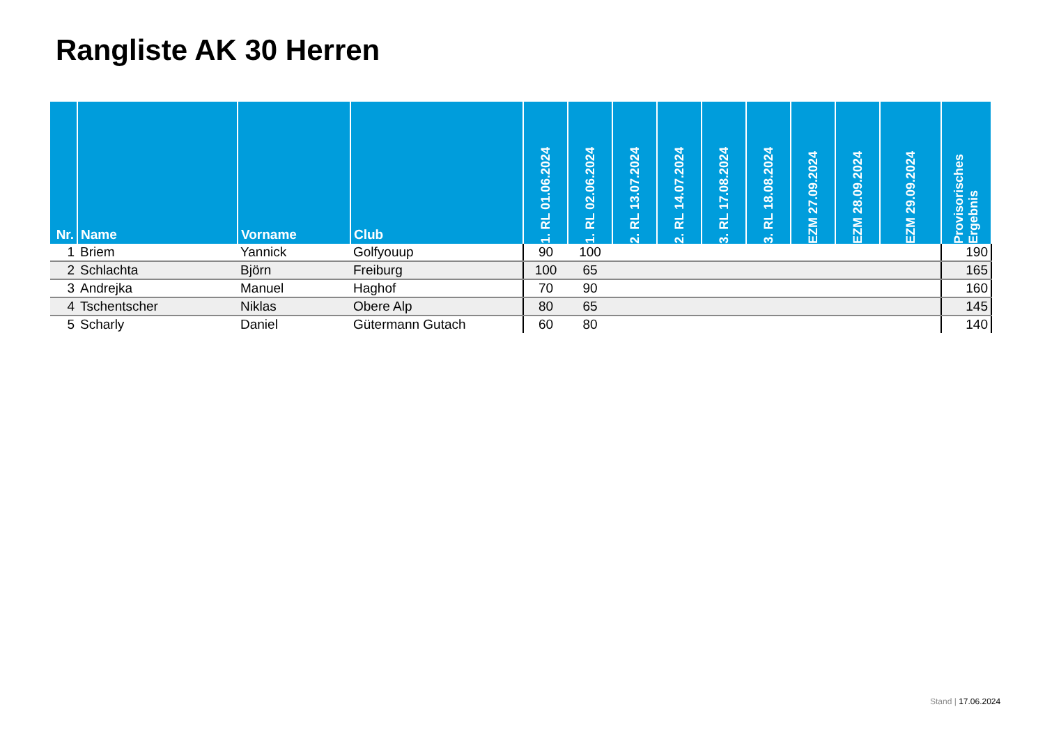Rangliste AK 30 Herren
| Nr. | Name | Vorname | Club | 1. RL 01.06.2024 | 1. RL 02.06.2024 | 2. RL 13.07.2024 | 2. RL 14.07.2024 | 3. RL 17.08.2024 | 3. RL 18.08.2024 | EZM 27.09.2024 | EZM 28.09.2024 | EZM 29.09.2024 | Provisorisches Ergebnis |
| --- | --- | --- | --- | --- | --- | --- | --- | --- | --- | --- | --- | --- | --- |
| 1 | Briem | Yannick | Golfyouup | 90 | 100 | | | | | | | | 190 |
| 2 | Schlachta | Björn | Freiburg | 100 | 65 | | | | | | | | 165 |
| 3 | Andrejka | Manuel | Haghof | 70 | 90 | | | | | | | | 160 |
| 4 | Tschentscher | Niklas | Obere Alp | 80 | 65 | | | | | | | | 145 |
| 5 | Scharly | Daniel | Gütermann Gutach | 60 | 80 | | | | | | | | 140 |
Stand | 17.06.2024